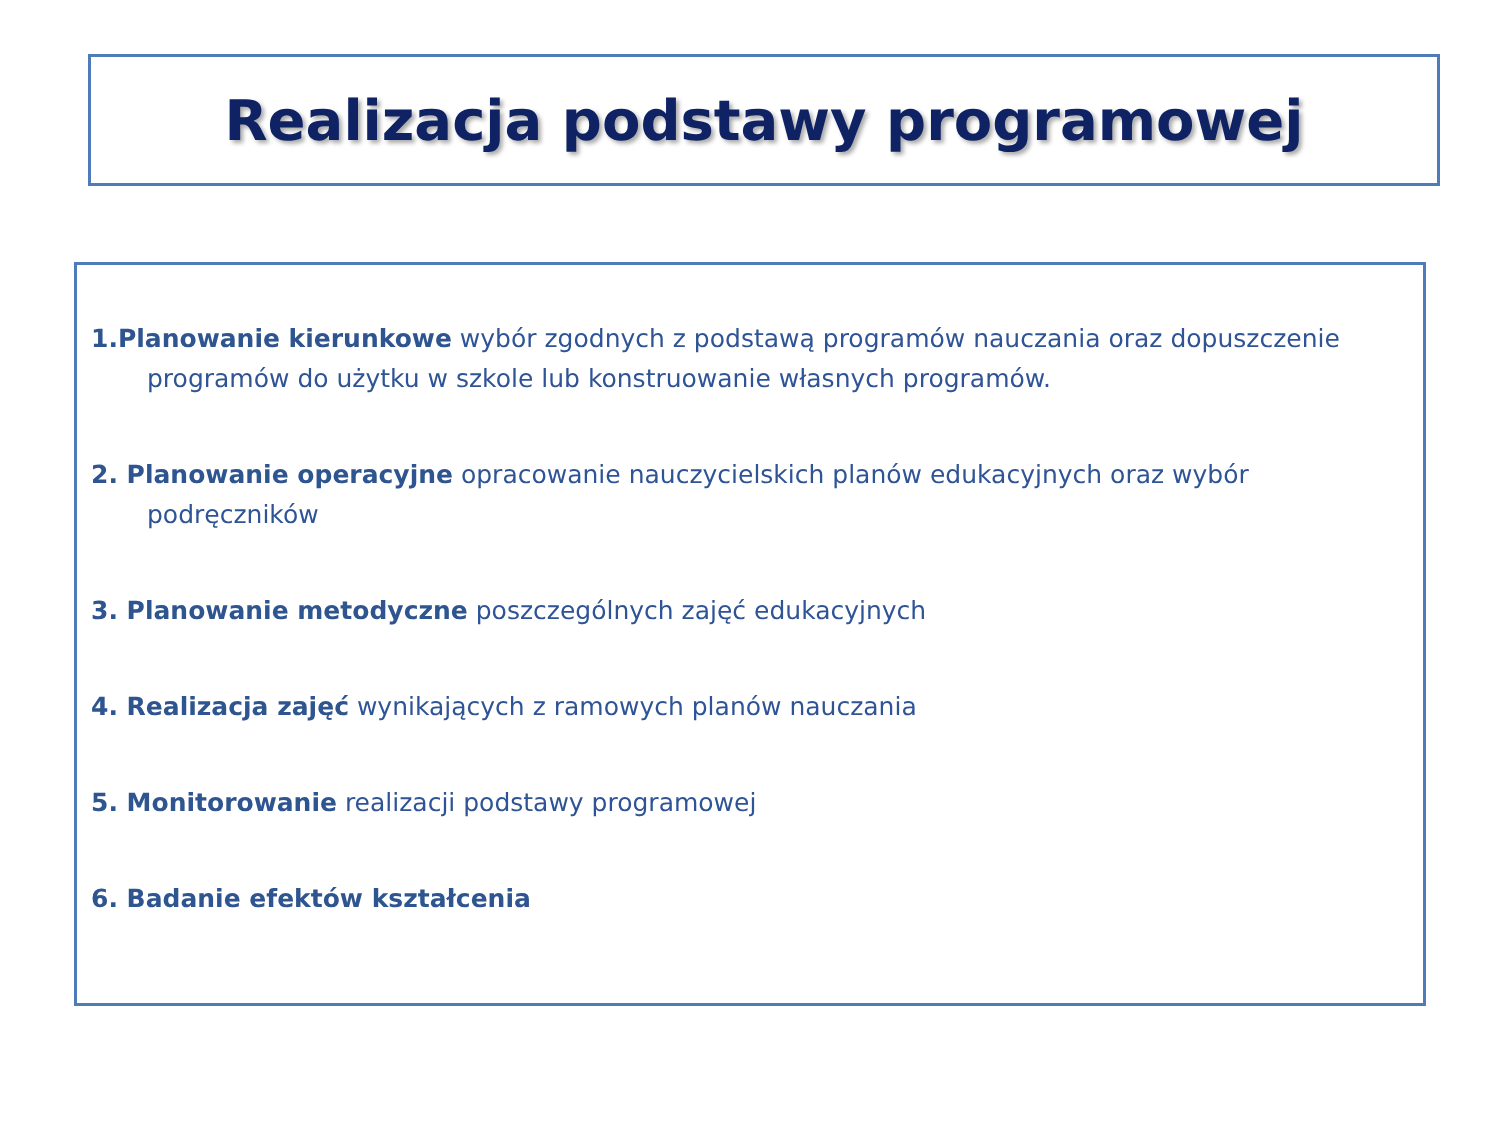Realizacja podstawy programowej
1.Planowanie kierunkowe wybór zgodnych z podstawą programów nauczania oraz dopuszczenie programów do użytku w szkole lub konstruowanie własnych programów.
2. Planowanie operacyjne opracowanie nauczycielskich planów edukacyjnych oraz wybór podręczników
3. Planowanie metodyczne poszczególnych zajęć edukacyjnych
4. Realizacja zajęć wynikających z ramowych planów nauczania
5. Monitorowanie realizacji podstawy programowej
6. Badanie efektów kształcenia